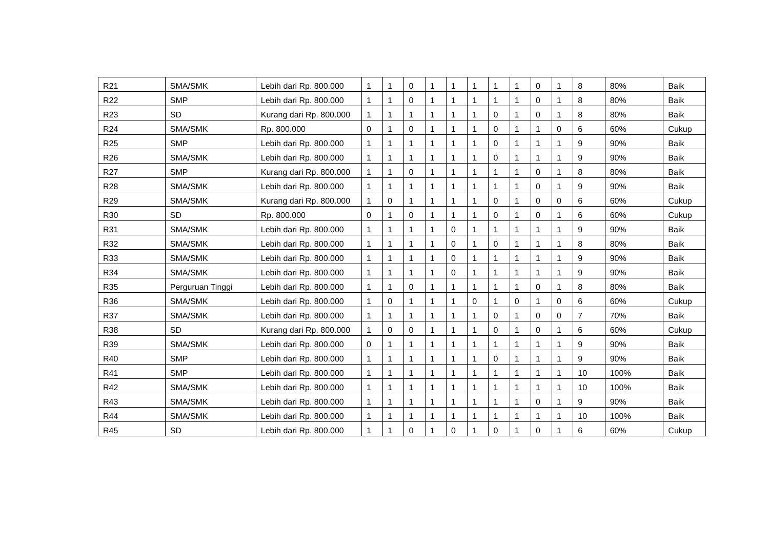| R21 | SMA/SMK | Lebih dari Rp. 800.000 | 1 | 1 | 0 | 1 | 1 | 1 | 1 | 1 | 0 | 1 | 8 | 80% | Baik |
| R22 | SMP | Lebih dari Rp. 800.000 | 1 | 1 | 0 | 1 | 1 | 1 | 1 | 1 | 0 | 1 | 8 | 80% | Baik |
| R23 | SD | Kurang dari Rp. 800.000 | 1 | 1 | 1 | 1 | 1 | 1 | 0 | 1 | 0 | 1 | 8 | 80% | Baik |
| R24 | SMA/SMK | Rp. 800.000 | 0 | 1 | 0 | 1 | 1 | 1 | 0 | 1 | 1 | 0 | 6 | 60% | Cukup |
| R25 | SMP | Lebih dari Rp. 800.000 | 1 | 1 | 1 | 1 | 1 | 1 | 0 | 1 | 1 | 1 | 9 | 90% | Baik |
| R26 | SMA/SMK | Lebih dari Rp. 800.000 | 1 | 1 | 1 | 1 | 1 | 1 | 0 | 1 | 1 | 1 | 9 | 90% | Baik |
| R27 | SMP | Kurang dari Rp. 800.000 | 1 | 1 | 0 | 1 | 1 | 1 | 1 | 1 | 0 | 1 | 8 | 80% | Baik |
| R28 | SMA/SMK | Lebih dari Rp. 800.000 | 1 | 1 | 1 | 1 | 1 | 1 | 1 | 1 | 0 | 1 | 9 | 90% | Baik |
| R29 | SMA/SMK | Kurang dari Rp. 800.000 | 1 | 0 | 1 | 1 | 1 | 1 | 0 | 1 | 0 | 0 | 6 | 60% | Cukup |
| R30 | SD | Rp. 800.000 | 0 | 1 | 0 | 1 | 1 | 1 | 0 | 1 | 0 | 1 | 6 | 60% | Cukup |
| R31 | SMA/SMK | Lebih dari Rp. 800.000 | 1 | 1 | 1 | 1 | 0 | 1 | 1 | 1 | 1 | 1 | 9 | 90% | Baik |
| R32 | SMA/SMK | Lebih dari Rp. 800.000 | 1 | 1 | 1 | 1 | 0 | 1 | 0 | 1 | 1 | 1 | 8 | 80% | Baik |
| R33 | SMA/SMK | Lebih dari Rp. 800.000 | 1 | 1 | 1 | 1 | 0 | 1 | 1 | 1 | 1 | 1 | 9 | 90% | Baik |
| R34 | SMA/SMK | Lebih dari Rp. 800.000 | 1 | 1 | 1 | 1 | 0 | 1 | 1 | 1 | 1 | 1 | 9 | 90% | Baik |
| R35 | Perguruan Tinggi | Lebih dari Rp. 800.000 | 1 | 1 | 0 | 1 | 1 | 1 | 1 | 1 | 0 | 1 | 8 | 80% | Baik |
| R36 | SMA/SMK | Lebih dari Rp. 800.000 | 1 | 0 | 1 | 1 | 1 | 0 | 1 | 0 | 1 | 0 | 6 | 60% | Cukup |
| R37 | SMA/SMK | Lebih dari Rp. 800.000 | 1 | 1 | 1 | 1 | 1 | 1 | 0 | 1 | 0 | 0 | 7 | 70% | Baik |
| R38 | SD | Kurang dari Rp. 800.000 | 1 | 0 | 0 | 1 | 1 | 1 | 0 | 1 | 0 | 1 | 6 | 60% | Cukup |
| R39 | SMA/SMK | Lebih dari Rp. 800.000 | 0 | 1 | 1 | 1 | 1 | 1 | 1 | 1 | 1 | 1 | 9 | 90% | Baik |
| R40 | SMP | Lebih dari Rp. 800.000 | 1 | 1 | 1 | 1 | 1 | 1 | 0 | 1 | 1 | 1 | 9 | 90% | Baik |
| R41 | SMP | Lebih dari Rp. 800.000 | 1 | 1 | 1 | 1 | 1 | 1 | 1 | 1 | 1 | 1 | 10 | 100% | Baik |
| R42 | SMA/SMK | Lebih dari Rp. 800.000 | 1 | 1 | 1 | 1 | 1 | 1 | 1 | 1 | 1 | 1 | 10 | 100% | Baik |
| R43 | SMA/SMK | Lebih dari Rp. 800.000 | 1 | 1 | 1 | 1 | 1 | 1 | 1 | 1 | 0 | 1 | 9 | 90% | Baik |
| R44 | SMA/SMK | Lebih dari Rp. 800.000 | 1 | 1 | 1 | 1 | 1 | 1 | 1 | 1 | 1 | 1 | 10 | 100% | Baik |
| R45 | SD | Lebih dari Rp. 800.000 | 1 | 1 | 0 | 1 | 0 | 1 | 0 | 1 | 0 | 1 | 6 | 60% | Cukup |